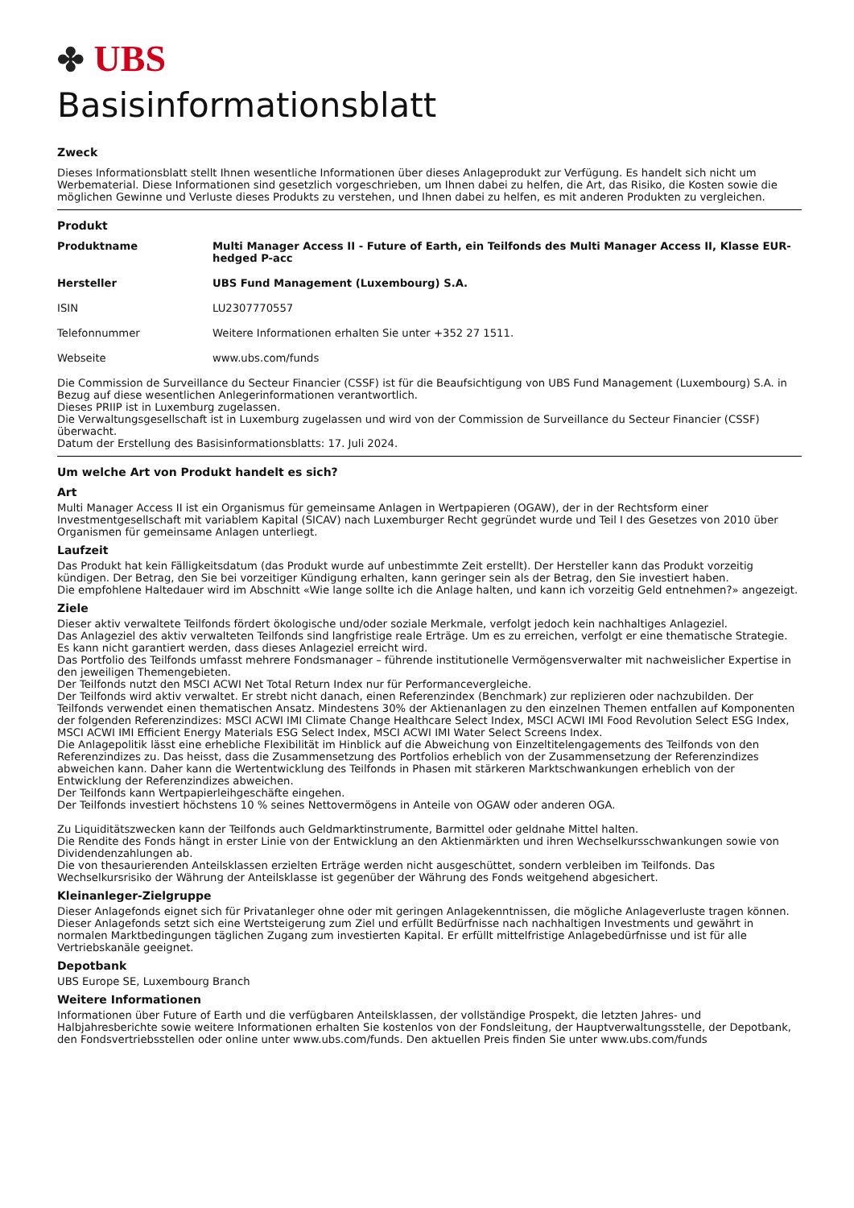✤ UBS
Basisinformationsblatt
Zweck
Dieses Informationsblatt stellt Ihnen wesentliche Informationen über dieses Anlageprodukt zur Verfügung. Es handelt sich nicht um Werbematerial. Diese Informationen sind gesetzlich vorgeschrieben, um Ihnen dabei zu helfen, die Art, das Risiko, die Kosten sowie die möglichen Gewinne und Verluste dieses Produkts zu verstehen, und Ihnen dabei zu helfen, es mit anderen Produkten zu vergleichen.
Produkt
| Produktname | Multi Manager Access II - Future of Earth, ein Teilfonds des Multi Manager Access II, Klasse EUR-hedged P-acc |
| Hersteller | UBS Fund Management (Luxembourg) S.A. |
| ISIN | LU2307770557 |
| Telefonnummer | Weitere Informationen erhalten Sie unter +352 27 1511. |
| Webseite | www.ubs.com/funds |
Die Commission de Surveillance du Secteur Financier (CSSF) ist für die Beaufsichtigung von UBS Fund Management (Luxembourg) S.A. in Bezug auf diese wesentlichen Anlegerinformationen verantwortlich.
Dieses PRIIP ist in Luxemburg zugelassen.
Die Verwaltungsgesellschaft ist in Luxemburg zugelassen und wird von der Commission de Surveillance du Secteur Financier (CSSF) überwacht.
Datum der Erstellung des Basisinformationsblatts: 17. Juli 2024.
Um welche Art von Produkt handelt es sich?
Art
Multi Manager Access II ist ein Organismus für gemeinsame Anlagen in Wertpapieren (OGAW), der in der Rechtsform einer Investmentgesellschaft mit variablem Kapital (SICAV) nach Luxemburger Recht gegründet wurde und Teil I des Gesetzes von 2010 über Organismen für gemeinsame Anlagen unterliegt.
Laufzeit
Das Produkt hat kein Fälligkeitsdatum (das Produkt wurde auf unbestimmte Zeit erstellt). Der Hersteller kann das Produkt vorzeitig kündigen. Der Betrag, den Sie bei vorzeitiger Kündigung erhalten, kann geringer sein als der Betrag, den Sie investiert haben.
Die empfohlene Haltedauer wird im Abschnitt «Wie lange sollte ich die Anlage halten, und kann ich vorzeitig Geld entnehmen?» angezeigt.
Ziele
Dieser aktiv verwaltete Teilfonds fördert ökologische und/oder soziale Merkmale, verfolgt jedoch kein nachhaltiges Anlageziel.
Das Anlageziel des aktiv verwalteten Teilfonds sind langfristige reale Erträge. Um es zu erreichen, verfolgt er eine thematische Strategie. Es kann nicht garantiert werden, dass dieses Anlageziel erreicht wird.
Das Portfolio des Teilfonds umfasst mehrere Fondsmanager – führende institutionelle Vermögensverwalter mit nachweislicher Expertise in den jeweiligen Themengebieten.
Der Teilfonds nutzt den MSCI ACWI Net Total Return Index nur für Performancevergleiche.
Der Teilfonds wird aktiv verwaltet. Er strebt nicht danach, einen Referenzindex (Benchmark) zur replizieren oder nachzubilden. Der Teilfonds verwendet einen thematischen Ansatz. Mindestens 30% der Aktienanlagen zu den einzelnen Themen entfallen auf Komponenten der folgenden Referenzindizes: MSCI ACWI IMI Climate Change Healthcare Select Index, MSCI ACWI IMI Food Revolution Select ESG Index, MSCI ACWI IMI Efficient Energy Materials ESG Select Index, MSCI ACWI IMI Water Select Screens Index.
Die Anlagepolitik lässt eine erhebliche Flexibilität im Hinblick auf die Abweichung von Einzeltitelengagements des Teilfonds von den Referenzindizes zu. Das heisst, dass die Zusammensetzung des Portfolios erheblich von der Zusammensetzung der Referenzindizes abweichen kann. Daher kann die Wertentwicklung des Teilfonds in Phasen mit stärkeren Marktschwankungen erheblich von der Entwicklung der Referenzindizes abweichen.
Der Teilfonds kann Wertpapierleihgeschäfte eingehen.
Der Teilfonds investiert höchstens 10 % seines Nettovermögens in Anteile von OGAW oder anderen OGA.
Zu Liquiditätszwecken kann der Teilfonds auch Geldmarktinstrumente, Barmittel oder geldnahe Mittel halten.
Die Rendite des Fonds hängt in erster Linie von der Entwicklung an den Aktienmärkten und ihren Wechselkursschwankungen sowie von Dividendenzahlungen ab.
Die von thesaurierenden Anteilsklassen erzielten Erträge werden nicht ausgeschüttet, sondern verbleiben im Teilfonds. Das Wechselkursrisiko der Währung der Anteilsklasse ist gegenüber der Währung des Fonds weitgehend abgesichert.
Kleinanleger-Zielgruppe
Dieser Anlagefonds eignet sich für Privatanleger ohne oder mit geringen Anlagekenntnissen, die mögliche Anlageverluste tragen können. Dieser Anlagefonds setzt sich eine Wertsteigerung zum Ziel und erfüllt Bedürfnisse nach nachhaltigen Investments und gewährt in normalen Marktbedingungen täglichen Zugang zum investierten Kapital. Er erfüllt mittelfristige Anlagebedürfnisse und ist für alle Vertriebskanäle geeignet.
Depotbank
UBS Europe SE, Luxembourg Branch
Weitere Informationen
Informationen über Future of Earth und die verfügbaren Anteilsklassen, der vollständige Prospekt, die letzten Jahres- und Halbjahresberichte sowie weitere Informationen erhalten Sie kostenlos von der Fondsleitung, der Hauptverwaltungsstelle, der Depotbank, den Fondsvertriebsstellen oder online unter www.ubs.com/funds. Den aktuellen Preis finden Sie unter www.ubs.com/funds